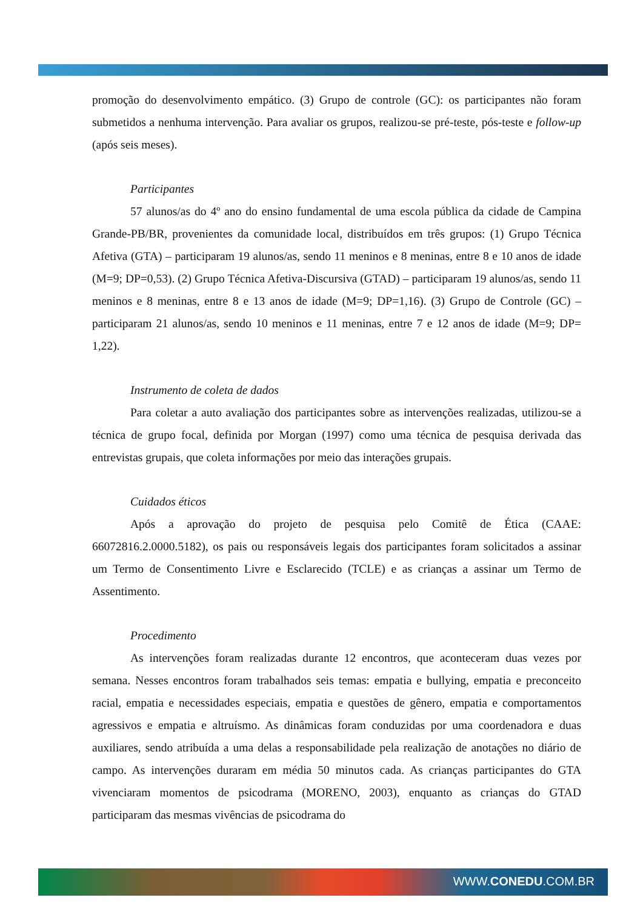promoção do desenvolvimento empático. (3) Grupo de controle (GC): os participantes não foram submetidos a nenhuma intervenção. Para avaliar os grupos, realizou-se pré-teste, pós-teste e follow-up (após seis meses).
Participantes
57 alunos/as do 4º ano do ensino fundamental de uma escola pública da cidade de Campina Grande-PB/BR, provenientes da comunidade local, distribuídos em três grupos: (1) Grupo Técnica Afetiva (GTA) – participaram 19 alunos/as, sendo 11 meninos e 8 meninas, entre 8 e 10 anos de idade (M=9; DP=0,53). (2) Grupo Técnica Afetiva-Discursiva (GTAD) – participaram 19 alunos/as, sendo 11 meninos e 8 meninas, entre 8 e 13 anos de idade (M=9; DP=1,16). (3) Grupo de Controle (GC) – participaram 21 alunos/as, sendo 10 meninos e 11 meninas, entre 7 e 12 anos de idade (M=9; DP= 1,22).
Instrumento de coleta de dados
Para coletar a auto avaliação dos participantes sobre as intervenções realizadas, utilizou-se a técnica de grupo focal, definida por Morgan (1997) como uma técnica de pesquisa derivada das entrevistas grupais, que coleta informações por meio das interações grupais.
Cuidados éticos
Após a aprovação do projeto de pesquisa pelo Comitê de Ética (CAAE: 66072816.2.0000.5182), os pais ou responsáveis legais dos participantes foram solicitados a assinar um Termo de Consentimento Livre e Esclarecido (TCLE) e as crianças a assinar um Termo de Assentimento.
Procedimento
As intervenções foram realizadas durante 12 encontros, que aconteceram duas vezes por semana. Nesses encontros foram trabalhados seis temas: empatia e bullying, empatia e preconceito racial, empatia e necessidades especiais, empatia e questões de gênero, empatia e comportamentos agressivos e empatia e altruísmo. As dinâmicas foram conduzidas por uma coordenadora e duas auxiliares, sendo atribuída a uma delas a responsabilidade pela realização de anotações no diário de campo. As intervenções duraram em média 50 minutos cada. As crianças participantes do GTA vivenciaram momentos de psicodrama (MORENO, 2003), enquanto as crianças do GTAD participaram das mesmas vivências de psicodrama do
WWW.CONEDU.COM.BR